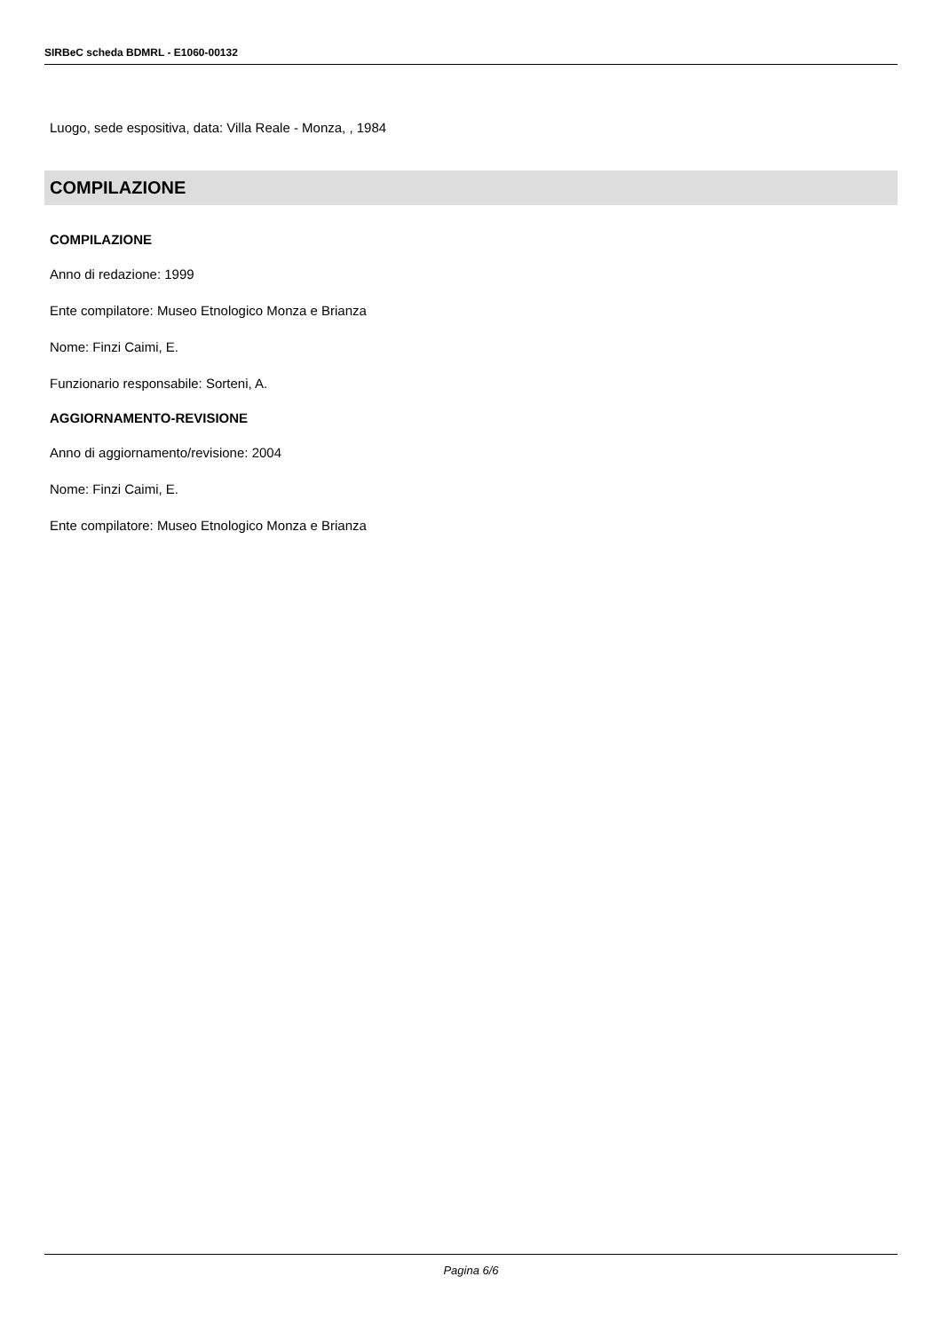SIRBeC scheda BDMRL - E1060-00132
Luogo, sede espositiva, data: Villa Reale - Monza, , 1984
COMPILAZIONE
COMPILAZIONE
Anno di redazione: 1999
Ente compilatore: Museo Etnologico Monza e Brianza
Nome: Finzi Caimi, E.
Funzionario responsabile: Sorteni, A.
AGGIORNAMENTO-REVISIONE
Anno di aggiornamento/revisione: 2004
Nome: Finzi Caimi, E.
Ente compilatore: Museo Etnologico Monza e Brianza
Pagina 6/6